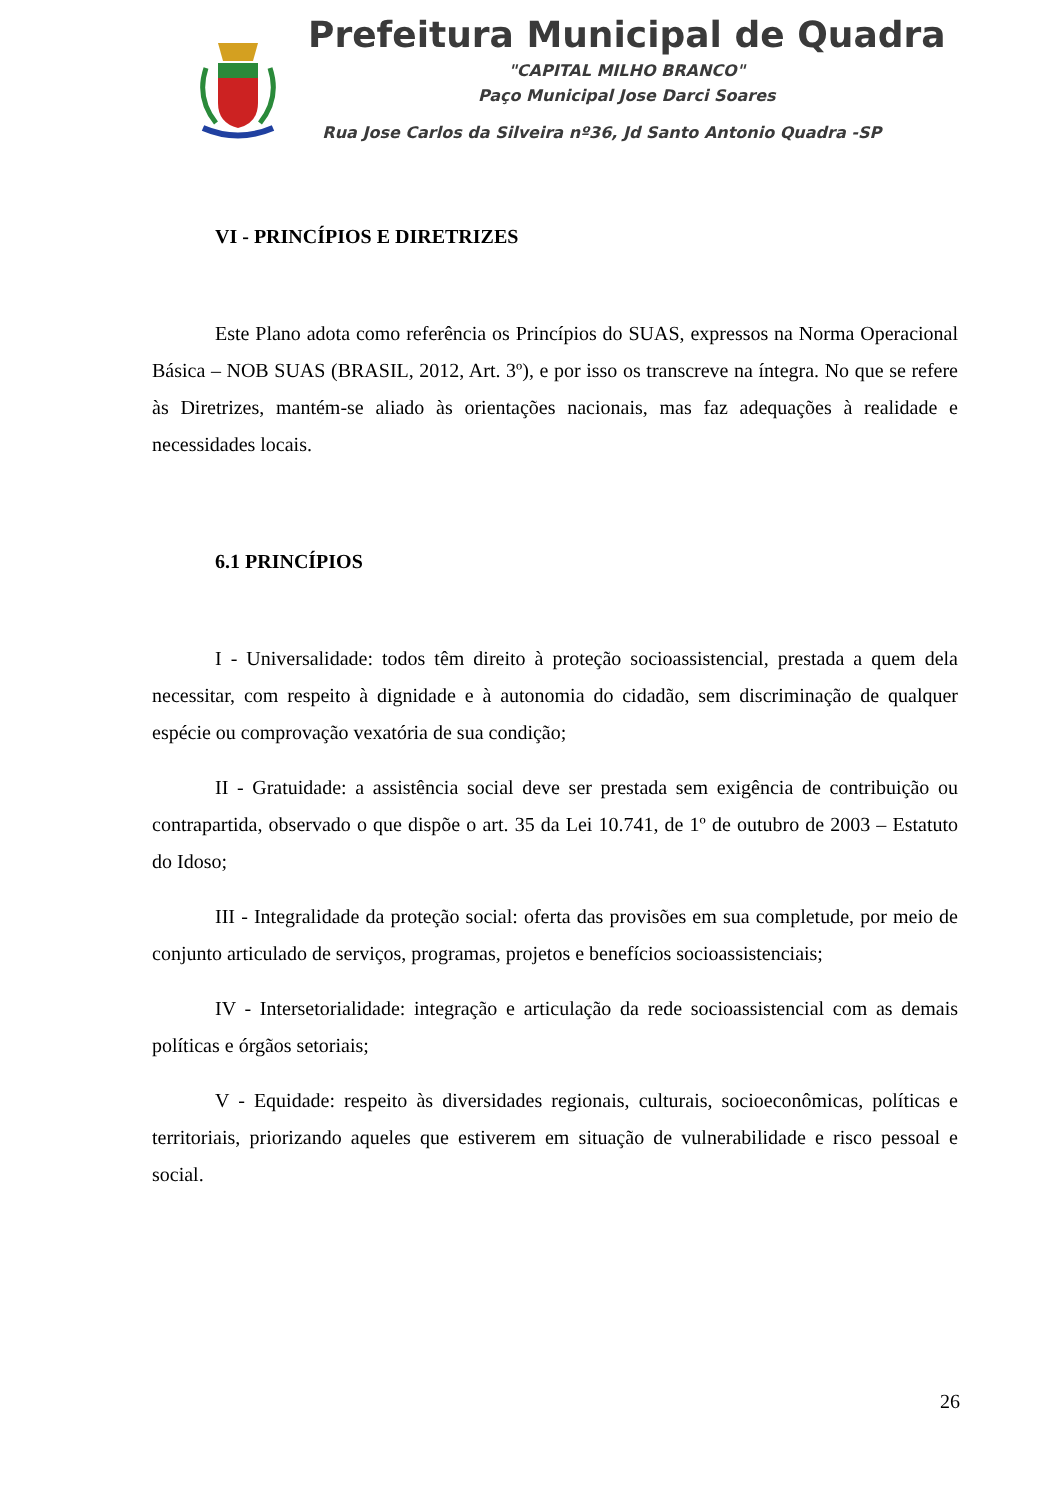Prefeitura Municipal de Quadra
"CAPITAL MILHO BRANCO"
Paço Municipal Jose Darci Soares
Rua Jose Carlos da Silveira nº36, Jd Santo Antonio Quadra -SP
VI - PRINCÍPIOS E DIRETRIZES
Este Plano adota como referência os Princípios do SUAS, expressos na Norma Operacional Básica – NOB SUAS (BRASIL, 2012, Art. 3º), e por isso os transcreve na íntegra. No que se refere às Diretrizes, mantém-se aliado às orientações nacionais, mas faz adequações à realidade e necessidades locais.
6.1 PRINCÍPIOS
I - Universalidade: todos têm direito à proteção socioassistencial, prestada a quem dela necessitar, com respeito à dignidade e à autonomia do cidadão, sem discriminação de qualquer espécie ou comprovação vexatória de sua condição;
II - Gratuidade: a assistência social deve ser prestada sem exigência de contribuição ou contrapartida, observado o que dispõe o art. 35 da Lei 10.741, de 1º de outubro de 2003 – Estatuto do Idoso;
III - Integralidade da proteção social: oferta das provisões em sua completude, por meio de conjunto articulado de serviços, programas, projetos e benefícios socioassistenciais;
IV - Intersetorialidade: integração e articulação da rede socioassistencial com as demais políticas e órgãos setoriais;
V - Equidade: respeito às diversidades regionais, culturais, socioeconômicas, políticas e territoriais, priorizando aqueles que estiverem em situação de vulnerabilidade e risco pessoal e social.
26